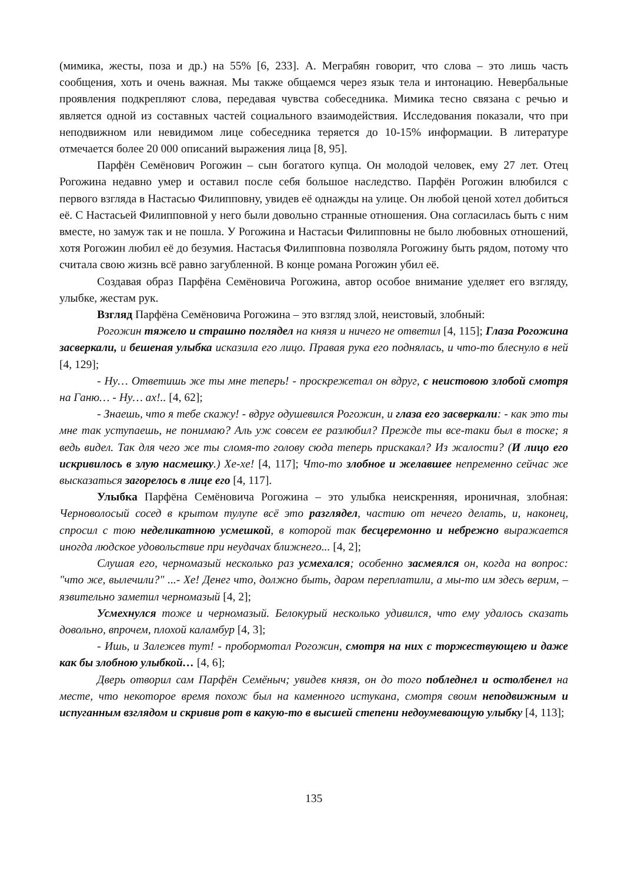(мимика, жесты, поза и др.) на 55% [6, 233]. А. Меграбян говорит, что слова – это лишь часть сообщения, хоть и очень важная. Мы также общаемся через язык тела и интонацию. Невербальные проявления подкрепляют слова, передавая чувства собеседника. Мимика тесно связана с речью и является одной из составных частей социального взаимодействия. Исследования показали, что при неподвижном или невидимом лице собеседника теряется до 10-15% информации. В литературе отмечается более 20 000 описаний выражения лица [8, 95].
Парфён Семёнович Рогожин – сын богатого купца. Он молодой человек, ему 27 лет. Отец Рогожина недавно умер и оставил после себя большое наследство. Парфён Рогожин влюбился с первого взгляда в Настасью Филипповну, увидев её однажды на улице. Он любой ценой хотел добиться её. С Настасьей Филипповной у него были довольно странные отношения. Она согласилась быть с ним вместе, но замуж так и не пошла. У Рогожина и Настасьи Филипповны не было любовных отношений, хотя Рогожин любил её до безумия. Настасья Филипповна позволяла Рогожину быть рядом, потому что считала свою жизнь всё равно загубленной. В конце романа Рогожин убил её.
Создавая образ Парфёна Семёновича Рогожина, автор особое внимание уделяет его взгляду, улыбке, жестам рук.
Взгляд Парфёна Семёновича Рогожина – это взгляд злой, неистовый, злобный:
Рогожин тяжело и страшно поглядел на князя и ничего не ответил [4, 115]; Глаза Рогожина засверкали, и бешеная улыбка исказила его лицо. Правая рука его поднялась, и что-то блеснуло в ней [4, 129];
- Ну… Ответишь же ты мне теперь! - проскрежетал он вдруг, с неистовою злобой смотря на Ганю… - Ну… ах!.. [4, 62];
- Знаешь, что я тебе скажу! - вдруг одушевился Рогожин, и глаза его засверкали: - как это ты мне так уступаешь, не понимаю? Аль уж совсем ее разлюбил? Прежде ты все-таки был в тоске; я ведь видел. Так для чего же ты сломя-то голову сюда теперь прискакал? Из жалости? (И лицо его искривилось в злую насмешку.) Хе-хе! [4, 117]; Что-то злобное и желавшее непременно сейчас же высказаться загорелось в лице его [4, 117].
Улыбка Парфёна Семёновича Рогожина – это улыбка неискренняя, ироничная, злобная: Черноволосый сосед в крытом тулупе всё это разглядел, частию от нечего делать, и, наконец, спросил с тою неделикатною усмешкой, в которой так бесцеремонно и небрежно выражается иногда людское удовольствие при неудачах ближнего... [4, 2];
Слушая его, черномазый несколько раз усмехался; особенно засмеялся он, когда на вопрос: "что же, вылечили?" ...- Хе! Денег что, должно быть, даром переплатили, а мы-то им здесь верим, – язвительно заметил черномазый [4, 2];
Усмехнулся тоже и черномазый. Белокурый несколько удивился, что ему удалось сказать довольно, впрочем, плохой каламбур [4, 3];
- Ишь, и Залежев тут! - пробормотал Рогожин, смотря на них с торжествующею и даже как бы злобною улыбкой… [4, 6];
Дверь отворил сам Парфён Семёныч; увидев князя, он до того побледнел и остолбенел на месте, что некоторое время похож был на каменного истукана, смотря своим неподвижным и испуганным взглядом и скривив рот в какую-то в высшей степени недоумевающую улыбку [4, 113];
135